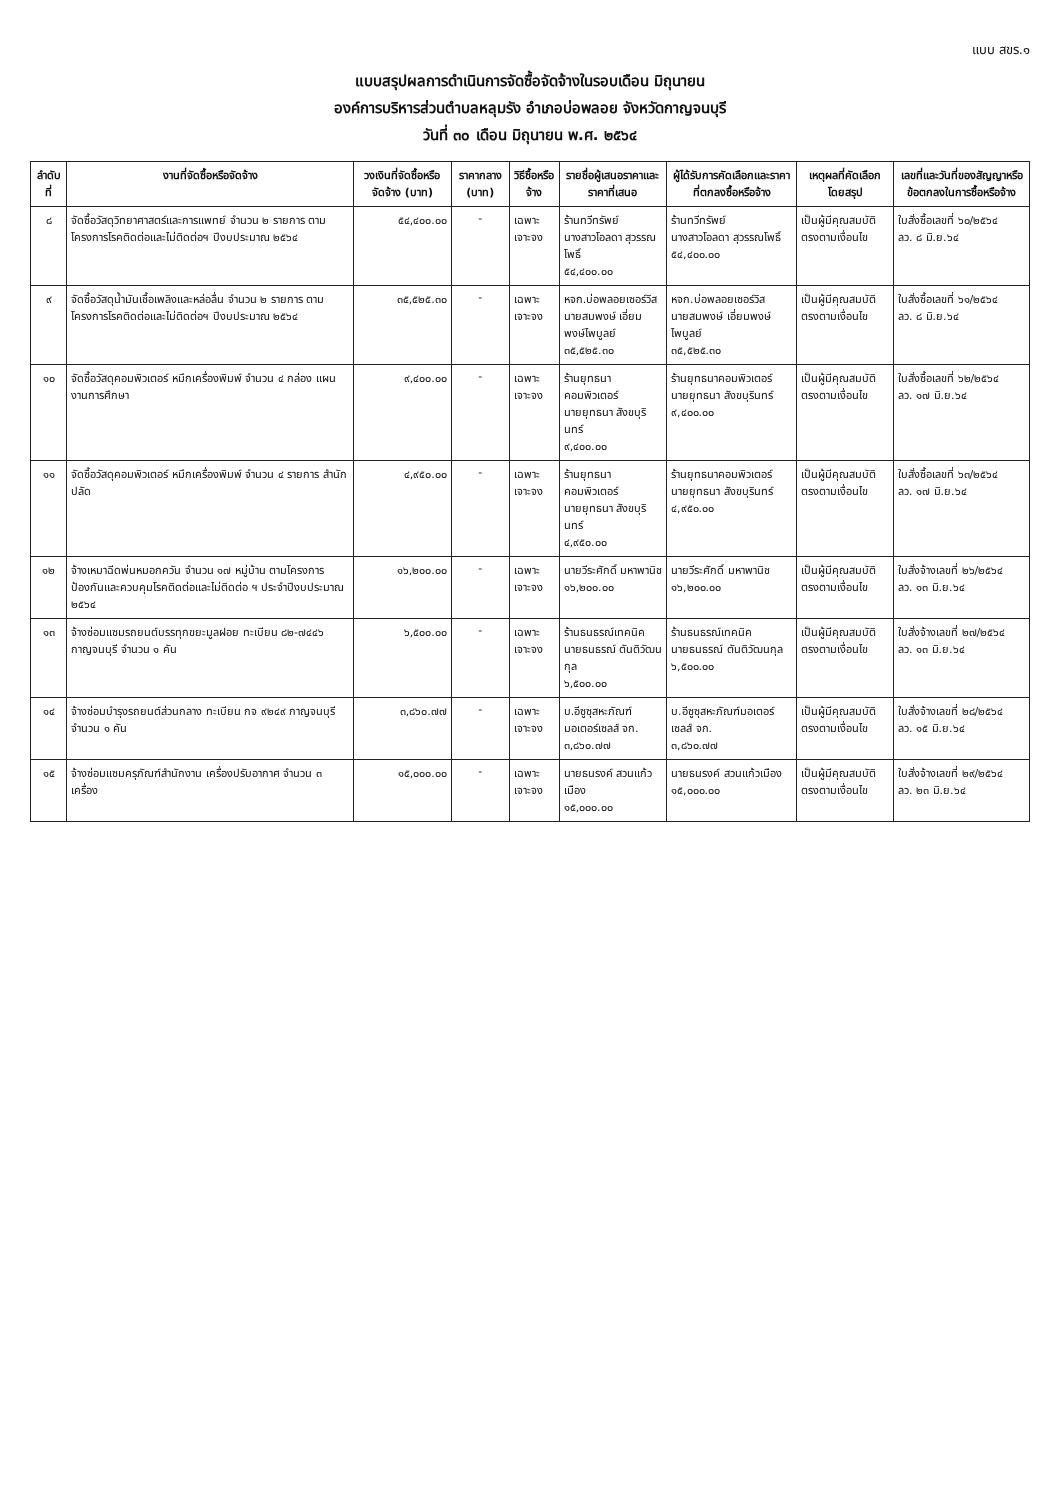แบบ สขร.๑
แบบสรุปผลการดำเนินการจัดซื้อจัดจ้างในรอบเดือน มิถุนายน
องค์การบริหารส่วนตำบลหลุมรัง อำเภอบ่อพลอย จังหวัดกาญจนบุรี
วันที่ ๓๐ เดือน มิถุนายน พ.ศ. ๒๕๖๔
| ลำดับที่ | งานที่จัดซื้อหรือจัดจ้าง | วงเงินที่จัดซื้อหรือจัดจ้าง (บาท) | ราคากลาง (บาท) | วิธีซื้อหรือจ้าง | รายชื่อผู้เสนอราคาและราคาที่เสนอ | ผู้ได้รับการคัดเลือกและราคาที่ตกลงซื้อหรือจ้าง | เหตุผลที่คัดเลือกโดยสรุป | เลขที่และวันที่ของสัญญาหรือข้อตกลงในการซื้อหรือจ้าง |
| --- | --- | --- | --- | --- | --- | --- | --- | --- |
| ๘ | จัดซื้อวัสดุวิทยาศาสตร์และการแพทย์ จำนวน ๒ รายการ ตามโครงการโรคติดต่อและไม่ติดต่อฯ ปีงบประมาณ ๒๕๖๔ | ๕๔,๔๐๐.๐๐ | - | เฉพาะเจาะจง | ร้านทวีทรัพย์ นางสาวโอลดา สุวรรณโพธิ์ ๕๔,๔๐๐.๐๐ | ร้านทวีทรัพย์ นางสาวโอลดา สุวรรณโพธิ์ ๕๔,๔๐๐.๐๐ | เป็นผู้มีคุณสมบัติตรงตามเงื่อนไข | ใบสั่งซื้อเลขที่ ๖๐/๒๕๖๔ ลว. ๘ มิ.ย.๖๔ |
| ๙ | จัดซื้อวัสดุน้ำมันเชื้อเพลิงและหล่อลื่น จำนวน ๒ รายการ ตามโครงการโรคติดต่อและไม่ติดต่อฯ ปีงบประมาณ ๒๕๖๔ | ๓๕,๕๒๕.๓๐ | - | เฉพาะเจาะจง | หจก.บ่อพลอยเซอร์วิส นายสมพงษ์ เอี่ยมพงษ์ไพบูลย์ ๓๕,๕๒๕.๓๐ | หจก.บ่อพลอยเซอร์วิส นายสมพงษ์ เอี่ยมพงษ์ไพบูลย์ ๓๕,๕๒๕.๓๐ | เป็นผู้มีคุณสมบัติตรงตามเงื่อนไข | ใบสั่งซื้อเลขที่ ๖๑/๒๕๖๔ ลว. ๘ มิ.ย.๖๔ |
| ๑๐ | จัดซื้อวัสดุคอมพิวเตอร์ หมึกเครื่องพิมพ์ จำนวน ๔ กล่อง แผนงานการศึกษา | ๙,๔๐๐.๐๐ | - | เฉพาะเจาะจง | ร้านยุทธนาคอมพิวเตอร์ นายยุทธนา สังขบุรินทร์ ๙,๔๐๐.๐๐ | ร้านยุทธนาคอมพิวเตอร์ นายยุทธนา สังขบุรินทร์ ๙,๔๐๐.๐๐ | เป็นผู้มีคุณสมบัติตรงตามเงื่อนไข | ใบสั่งซื้อเลขที่ ๖๒/๒๕๖๔ ลว. ๑๗ มิ.ย.๖๔ |
| ๑๑ | จัดซื้อวัสดุคอมพิวเตอร์ หมึกเครื่องพิมพ์ จำนวน ๔ รายการ สำนักปลัด | ๔,๙๕๐.๐๐ | - | เฉพาะเจาะจง | ร้านยุทธนาคอมพิวเตอร์ นายยุทธนา สังขบุรินทร์ ๔,๙๕๐.๐๐ | ร้านยุทธนาคอมพิวเตอร์ นายยุทธนา สังขบุรินทร์ ๔,๙๕๐.๐๐ | เป็นผู้มีคุณสมบัติตรงตามเงื่อนไข | ใบสั่งซื้อเลขที่ ๖๓/๒๕๖๔ ลว. ๑๗ มิ.ย.๖๔ |
| ๑๒ | จ้างเหมาฉีดพ่นหมอกควัน จำนวน ๑๗ หมู่บ้าน ตามโครงการป้องกันและควบคุมโรคติดต่อและไม่ติดต่อ ฯ ประจำปีงบประมาณ ๒๕๖๔ | ๑๖,๒๐๐.๐๐ | - | เฉพาะเจาะจง | นายวีระศักดิ์ มหาพานิช ๑๖,๒๐๐.๐๐ | นายวีระศักดิ์ มหาพานิช ๑๖,๒๐๐.๐๐ | เป็นผู้มีคุณสมบัติตรงตามเงื่อนไข | ใบสั่งจ้างเลขที่ ๒๖/๒๕๖๔ ลว. ๑๓ มิ.ย.๖๔ |
| ๑๓ | จ้างซ่อมแซมรถยนต์บรรทุกขยะมูลฝอย ทะเบียน ๘๒-๗๔๔๖ กาญจนบุรี จำนวน ๑ คัน | ๖,๕๐๐.๐๐ | - | เฉพาะเจาะจง | ร้านธนธรณ์เทคนิค นายธนธรณ์ ตันติวัฒนกุล ๖,๕๐๐.๐๐ | ร้านธนธรณ์เทคนิค นายธนธรณ์ ตันติวัฒนกุล ๖,๕๐๐.๐๐ | เป็นผู้มีคุณสมบัติตรงตามเงื่อนไข | ใบสั่งจ้างเลขที่ ๒๗/๒๕๖๔ ลว. ๑๓ มิ.ย.๖๔ |
| ๑๔ | จ้างซ่อมบำรุงรถยนต์ส่วนกลาง ทะเบียน กจ ๙๒๔๙ กาญจนบุรี จำนวน ๑ คัน | ๓,๘๖๐.๗๗ | - | เฉพาะเจาะจง | บ.อีซูซุสหะภัณฑ์มอเตอร์เซลส์ จก. ๓,๘๖๐.๗๗ | บ.อีซูซุสหะภัณฑ์มอเตอร์เซลส์ จก. ๓,๘๖๐.๗๗ | เป็นผู้มีคุณสมบัติตรงตามเงื่อนไข | ใบสั่งจ้างเลขที่ ๒๘/๒๕๖๔ ลว. ๑๕ มิ.ย.๖๔ |
| ๑๕ | จ้างซ่อมแซมครุภัณฑ์สำนักงาน เครื่องปรับอากาศ จำนวน ๓ เครื่อง | ๑๕,๐๐๐.๐๐ | - | เฉพาะเจาะจง | นายธนรงค์ สวนแก้วเมือง ๑๕,๐๐๐.๐๐ | นายธนรงค์ สวนแก้วเมือง ๑๕,๐๐๐.๐๐ | เป็นผู้มีคุณสมบัติตรงตามเงื่อนไข | ใบสั่งจ้างเลขที่ ๒๙/๒๕๖๔ ลว. ๒๓ มิ.ย.๖๔ |